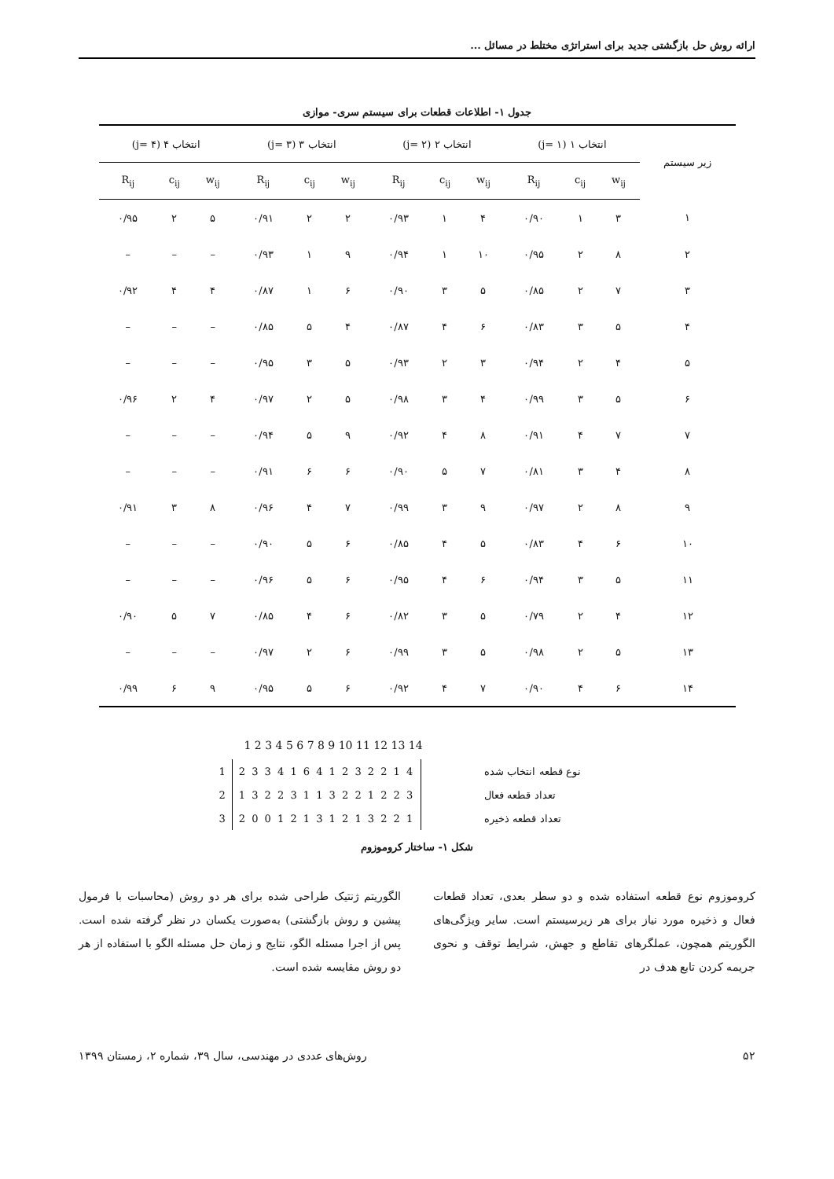ارائه روش حل بازگشتی جدید برای استراتژی مختلط در مسائل ...
جدول ۱- اطلاعات قطعات برای سیستم سری- موازی
| زیر سیستم | انتخاب ۱ (j= ۱) | | | انتخاب ۲ (j= ۲) | | | انتخاب ۳ (j= ۳) | | | انتخاب ۴ (j= ۴) | | |
| --- | --- | --- | --- | --- | --- | --- | --- | --- | --- | --- | --- | --- |
| | w<sub>ij</sub> | c<sub>ij</sub> | R<sub>ij</sub> | w<sub>ij</sub> | c<sub>ij</sub> | R<sub>ij</sub> | w<sub>ij</sub> | c<sub>ij</sub> | R<sub>ij</sub> | w<sub>ij</sub> | c<sub>ij</sub> | R<sub>ij</sub> |
| ۱ | ۳ | ۱ | ۰/۹۰ | ۴ | ۱ | ۰/۹۳ | ۲ | ۲ | ۰/۹۱ | ۵ | ۲ | ۰/۹۵ |
| ۲ | ۸ | ۲ | ۰/۹۵ | ۱۰ | ۱ | ۰/۹۴ | ۹ | ۱ | ۰/۹۳ | – | – | – |
| ۳ | ۷ | ۲ | ۰/۸۵ | ۵ | ۳ | ۰/۹۰ | ۶ | ۱ | ۰/۸۷ | ۴ | ۴ | ۰/۹۲ |
| ۴ | ۵ | ۳ | ۰/۸۳ | ۶ | ۴ | ۰/۸۷ | ۴ | ۵ | ۰/۸۵ | – | – | – |
| ۵ | ۴ | ۲ | ۰/۹۴ | ۳ | ۲ | ۰/۹۳ | ۵ | ۳ | ۰/۹۵ | – | – | – |
| ۶ | ۵ | ۳ | ۰/۹۹ | ۴ | ۳ | ۰/۹۸ | ۵ | ۲ | ۰/۹۷ | ۴ | ۲ | ۰/۹۶ |
| ۷ | ۷ | ۴ | ۰/۹۱ | ۸ | ۴ | ۰/۹۲ | ۹ | ۵ | ۰/۹۴ | – | – | – |
| ۸ | ۴ | ۳ | ۰/۸۱ | ۷ | ۵ | ۰/۹۰ | ۶ | ۶ | ۰/۹۱ | – | – | – |
| ۹ | ۸ | ۲ | ۰/۹۷ | ۹ | ۳ | ۰/۹۹ | ۷ | ۴ | ۰/۹۶ | ۸ | ۳ | ۰/۹۱ |
| ۱۰ | ۶ | ۴ | ۰/۸۳ | ۵ | ۴ | ۰/۸۵ | ۶ | ۵ | ۰/۹۰ | – | – | – |
| ۱۱ | ۵ | ۳ | ۰/۹۴ | ۶ | ۴ | ۰/۹۵ | ۶ | ۵ | ۰/۹۶ | – | – | – |
| ۱۲ | ۴ | ۲ | ۰/۷۹ | ۵ | ۳ | ۰/۸۲ | ۶ | ۴ | ۰/۸۵ | ۷ | ۵ | ۰/۹۰ |
| ۱۳ | ۵ | ۲ | ۰/۹۸ | ۵ | ۳ | ۰/۹۹ | ۶ | ۲ | ۰/۹۷ | – | – | – |
| ۱۴ | ۶ | ۴ | ۰/۹۰ | ۷ | ۴ | ۰/۹۲ | ۶ | ۵ | ۰/۹۵ | ۹ | ۶ | ۰/۹۹ |
1 2 3 4 5 6 7 8 9 10 11 12 13 14
| 1 | 2 3 3 4 1 6 4 1 2 3 2 2 1 4 | نوع قطعه انتخاب شده |
| 2 | 1 3 2 2 3 1 1 3 2 2 1 2 2 3 | تعداد قطعه فعال |
| 3 | 2 0 0 1 2 1 3 1 2 1 3 2 2 1 | تعداد قطعه ذخیره |
شکل ۱- ساختار کروموزوم
کروموزوم نوع قطعه استفاده شده و دو سطر بعدی، تعداد قطعات فعال و ذخیره مورد نیاز برای هر زیرسیستم است. سایر ویژگی‌های الگوریتم همچون، عملگرهای تقاطع و جهش، شرایط توقف و نحوی جریمه کردن تابع هدف در
الگوریتم ژنتیک طراحی شده برای هر دو روش (محاسبات با فرمول پیشین و روش بازگشتی) به‌صورت یکسان در نظر گرفته شده است. پس از اجرا مسئله الگو، نتایج و زمان حل مسئله الگو با استفاده از هر دو روش مقایسه شده است.
۵۲ روش‌های عددی در مهندسی، سال ۳۹، شماره ۲، زمستان ۱۳۹۹